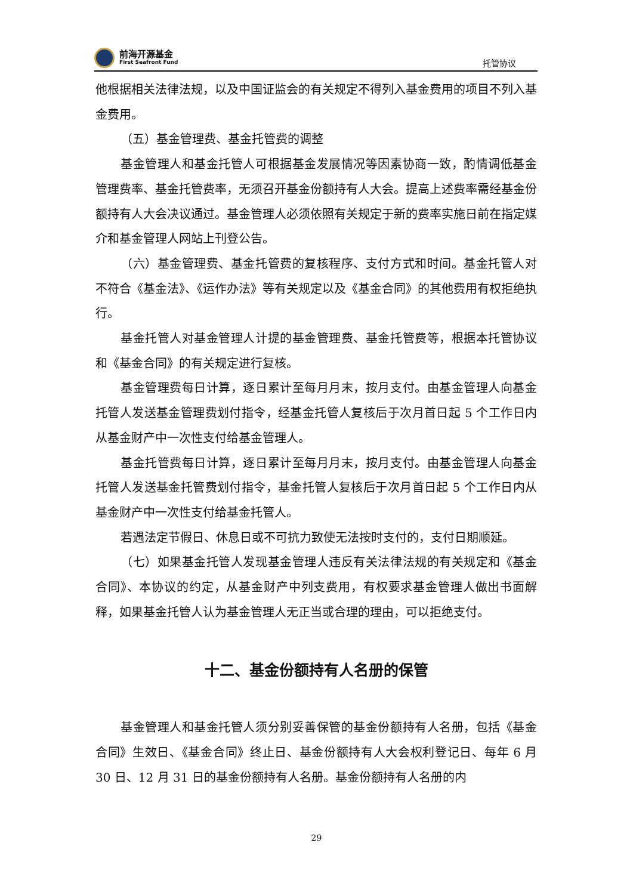前海开源基金
First Seafront Fund
托管协议
他根据相关法律法规，以及中国证监会的有关规定不得列入基金费用的项目不列入基金费用。
（五）基金管理费、基金托管费的调整
基金管理人和基金托管人可根据基金发展情况等因素协商一致，酌情调低基金管理费率、基金托管费率，无须召开基金份额持有人大会。提高上述费率需经基金份额持有人大会决议通过。基金管理人必须依照有关规定于新的费率实施日前在指定媒介和基金管理人网站上刊登公告。
（六）基金管理费、基金托管费的复核程序、支付方式和时间。基金托管人对不符合《基金法》、《运作办法》等有关规定以及《基金合同》的其他费用有权拒绝执行。
基金托管人对基金管理人计提的基金管理费、基金托管费等，根据本托管协议和《基金合同》的有关规定进行复核。
基金管理费每日计算，逐日累计至每月月末，按月支付。由基金管理人向基金托管人发送基金管理费划付指令，经基金托管人复核后于次月首日起 5 个工作日内从基金财产中一次性支付给基金管理人。
基金托管费每日计算，逐日累计至每月月末，按月支付。由基金管理人向基金托管人发送基金托管费划付指令，基金托管人复核后于次月首日起 5 个工作日内从基金财产中一次性支付给基金托管人。
若遇法定节假日、休息日或不可抗力致使无法按时支付的，支付日期顺延。
（七）如果基金托管人发现基金管理人违反有关法律法规的有关规定和《基金合同》、本协议的约定，从基金财产中列支费用，有权要求基金管理人做出书面解释，如果基金托管人认为基金管理人无正当或合理的理由，可以拒绝支付。
十二、基金份额持有人名册的保管
基金管理人和基金托管人须分别妥善保管的基金份额持有人名册，包括《基金合同》生效日、《基金合同》终止日、基金份额持有人大会权利登记日、每年 6 月 30 日、12 月 31 日的基金份额持有人名册。基金份额持有人名册的内
29